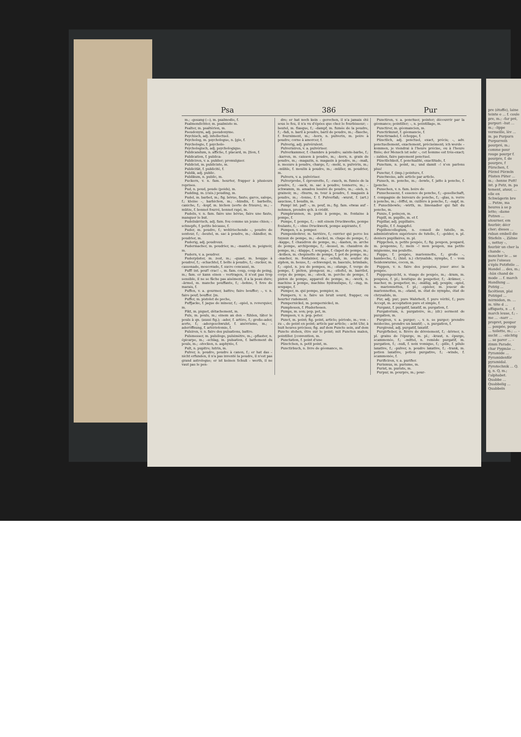Psa 386 Pur
m.; –gesang (⏑⏑), m. psalmodie, f.
Psalmendichter, m. psalmiste m.
Psalter, m. psaltérion, m.
Pseudonym, adj. pseudonyme.
Psychisch, adj. intellectuel.
Psycholog, m. psychologue, n. [gie, f.
Psychologie, f. psycholo-
Psychologisch, adj. psychologique.
Publicandum, n. affiche, f. placard, m. [tion, f.
Publication, f. publica-
Publiciren, v. a. publier; promulguer.
Publicist, m. publiciste, m.
Publicität, f. publicité, f.
Publik, adj. public.
Publikum, n. public, m.
Puckern, v. n. fam. heurter, frapper à plusieurs reprises.
Pud, n. poud, poude (poids), m.
Pudding, m. (cuis.) pouding, m.
Pudel, m. barbet, m.; fig. bévue, faute; garce, salope, f.; kleine –, barbichon, m.; –hündin, f. barbette, caniche, f.; –kopf, m. bichon (sorte de frisure), m.; –mütze, f. bonnet fourré, bonnet rapé, m.
Pudeln, v. n. fam. faire une bévue, faire une faute, manquer le but.
Pudelnärrisch, adj. fam. fou comme un jeune chien; –schnepfe, f. petite bécasse, f.
Puder, m. poudre, f.; wohlriechende –, poudre de senteur, f.; –beutel, m. sac à poudre, m.; –händler, m. poudrier, m.
Puderig, adj. poudreux.
Pudermacher, m. poudrier, m.; –mantel, m. peignoir, m.
Pudern, v. a. poudrer.
Puderpüster, m. zest, m.; –quast, m. houppe à poudrer, f.; –schachtel, f. boîte à poudre, f.; –zucker, m. cassonade, moscovade, f. sucre concassé, m.
Puff! int. pouf! crac! –, m. fam. coup, coup de poing, m.; fam. er kann einen – vertragen, il n'est pas trop sensible, il ne se fâche pas aisément, il a la peau dure; –ärmel, m. manche pouffante, f.; –bohne, f. feve de marais, f.
Puffen, v. a. gourmer, battre; faire bouffer; –, v. n. faire pouf; bouffer. [m.
Puffer, m. pistolet de poche,
Puffjacke, f. jaque de mineur, f.; –spiel, n. reverquier, m.
Pikt, m. piquet, détachement, m.
Puls, m. pouls, m.; einem an den – fühlen, tâter le pouls à qn. (aussi fig.); –ader, f. artère, f.; große–ader, aorte, f.; –adergeschwulst, f. anévrisme, m.; –aderöffnung, f. artériotomie, f.
Pulsiren, v. n. faire des pulsations, battre.
Pulsmesser, m. pulsiloge, pulsimètre, m.; –pflaster, n. épicarpe, m.; –schlag, m. pulsation, f. battement du pouls, m.; –stocken, n. asphyxie, f.
Pult, n. pupitre; lutrin, m.
Pulver, n. poudre, poudre à canon, f.; er hat das – nicht erfunden, il n'a pas inventé la poudre, il n'est pas grand astrologue; er ist keinen Schuß – werth, il ne vaut pas le pen-
dre; er hat noch kein – gerochen, il n'a jamais été sous le feu, il n'a vu d'épées que chez le fourbisseur; –beutel, m. flasque, f.; –dampf, m. fumée de la poudre, f.; –faß, n. baril à poudre, baril de poudre, m.; –flasche, f. fourniment, m.; –horn, n. pulverin, m. poire à poudre; corne à amorcer, f.
Pulverig, adj. pulvérulent.
Pulverisiren, v. a. pulvériser.
Pulverkammer, f. chambre à poudre; sainte-barbe, f.; –karren, m. caisson à poudre, m.; –korn, n. grain de poudre, m.; –magazin, n. magasin à poudre, m.; –maß, n. mesure à poudre, charge, f.; –mehl, n. pulvérin, m.; –mühle, f. moulin à poudre, m.; –müller, m. poudrier, m.
Pulvern, v. a. pulvériser.
Pulverprobe, f. éprouvette, f.; –rauch, m. fumée de la poudre, f.; –sack, m. sac à poudre; tonnerre, m.; –schwamm, m. amadou lessivé de poudre, m.; –sieb, n. grainoir, m.; –thurm, m. tour à poudre, f. magasin à poudre, m.; –tonne, f. f. Pulverfaß; –wurst, f. (art.) saucisse, f. boudin, m.
Pump! int. paf! –, m. pouf, m.; fig. fam. etwas auf – nehmen, prendre qch. à crédit.
Pumpbrunnen, m. puits à pompe, m. fontaine à pompe, f.
Pumpe, f. pompe, f.; – mit einem Druckwerke, pompe foulante, f.; – ohne Druckwerk, pompe aspirante, f.
Pumpen, v. a. pomper.
Pumpenbohrer, m. tarrière, f.; ouvrier qui perce les tuyaux de pompe, m.; –deckel, m. chape de pompe, f.; –kappe, f. chaudron de pompe, m.; –kasten, m. arche de pompe, archipompe, f.; –kessel, m. chaudron de pompe, m.; –klappe, f. soupape, f. clapet de pompe, m.; –kolben, m. chopinette de pompe, f. pot de pompe, m.; –macher, m. fontainier, m.; –schuh, m. soulier du siphon, m. heuse, f.; –schwengel, m. bascule, brimbale, f.; –spiel, n. jeu de pompes, m.; –stange, f. verge de pompe, f. piéton, plongeur, m.; –stiefel, m. barrilet, corps de pompe, m.; –stock, m. perche de pompe, f. piston de pompe, appareil de pompe, m.; –werk, n. machine à pompe, machine hydraulique, f.; –zug, m. soupape, f.
Pumper, m. qui pompe, pompier, m.
Pumpern, v. n. faire un bruit sourd, frapper, ou heurter rudement.
Pumpernickel, m. pompernickel, m.
Pumphosen, f. Pluderhosen.
Pumps, m. son; pop. pet, m.
Pumpsen, v. n. pop. peter.
Punct, m. point; fig. point, article; période, m.; von – zu –, de point en point; article par article; – acht Uhr, à huit heures précises; fig. auf dem Puncte sein, auf dem Puncte stehen, être sur le point; mit Puncten malen, pointiller. [convention, m.
Punctation, f. point d'une
Pünctchen, n. petit point, m.
Punctirbuch, n. livre de géomance, m.
Punctiren, v. a. ponctuer, pointer; découvrir par la géomance; pointiller; –, n. pointillage, m.
Punctirer, m. géomancien, m.
Punctirkunst, f. géomancie, f.
Punctirnadel, f. échoppe, f.
Pünctlich, adj. ponctuel, exact, précis; –, adv. ponctuellement, exactement, précisément; ich werde – kommen, je viendrai à l'heure précise, ou à l'heure fixée; der Mensch ist sehr –, cet homme est très-exact; – zahlen, faire payement ponctuel.
Pünctlichkeit, f. ponctualité, exactitude, f.
Punctum, n. point, m.; und damit –! n'en parlons plus!
Punctur, f. (imp.) pointure, f.
Punctweise, adv. article par article.
Punsch, m. ponche, m.; –bowle, f. jatte à ponche, f. [ponche.
Punschen, v. n. fam. boire de
Punschessenz, f. essence de ponche, f.; –gesellschaft, f. compagnie de buveurs de ponche, f.; –glas, n. verre à ponche, m.; –löffel, m. cuillère à ponche, f.; –napf, m. f. Punschbowle; –wirth, m. limonadier qui fait du ponche, m.
Punze, f. poinçon, m.
Pupill, m. pupille, m. et f.
Pupillar, adj. pupillaire.
Pupille, f. f. Augapfel.
Pupillencollegium, n. conseil de tutelle, m. administration supérieure de tutelle, f.; –gelder, n. pl. deniers pupillaires, m. pl.
Püppchen, n. petite poupée, f.; fig. poupon, poupard, m. pouponne, f.; mein –! mon poupon, ma petite mignonne, ma poulette.
Puppe, f. poupée, marionnette, f.; große –, bamboche, f.; (hist. n.) chrysalide, nymphe, f. – vom Seidenwurme, cocon, m.
Puppen, v. n. faire des poupées, jouer avec la poupée.
Puppengesicht, n. visage de poupée, m.; –kram, m. poupées, f. pl.; boutique de poupetier, f.; –krämer, –macher, m. poupetier, m.; –mäßig, adj. poupin; –spiel, n. marionnettes, f. pl.; –spieler, m. joueur de marionnettes, m.; –stand, m. état de nymphe, état de chrysalide, m.
Pur, adj. pur; pure Wahrheit, f. pure vérité, f.; pure Accept, m. acceptation pure et simple, f.
Purganz, f. purgatif, laxatif, m. purgation, f.
Purgatorium, n. purgatoire, m.; (dr.) serment de purgation, m.
Purgiren, v. a. purger; –, v. n. se purger; prendre médecine, prendre un laxatif; –, n. purgation, f.
Purgirend, adj. purgatif, laxatif.
Purgirfieber, n. fièvre de dévoiement, f.; –körner, n. pl. grains de l'épurge, m. pl.; –kraut, n. épurge, scammonée, f.; –mittel, n. remède purgatif, m. purgation, f.; –nuß, f. noix vomique, f.; –pille, f. pilule laxative, f.; –pulver, n. poudre laxative, f.; –trank, m. potion laxative, potion purgative, f.; –winde, f. scammonée, f.
Purificiren, v. a. purifier.
Purismus, m. purisme, m.
Purist, m. puriste, m.
Purpur, m. pourpre, m.; pour-
pre (étoffe), laine teinte e ... f. coule pre, m.; –far pré, purpuri –hut ... m.; –lippe vermeille, lèv ... m. po Purpurn Purpurreih pourpré, m.; comme pour rouge pourpr f. pourpre, f. de pourpre, f Pürschen, f. Pürzel Pürzeln Püsten Püter ... m.; –henne Putt! int. p Putz, m. pa tement, atour, ... elle en Schwägerin bre ... Putze, ma heures à se p lette; –dame Putzen ... atourner, em fourbir; décr cher; dieses ... ruban embell die Stiefeln –, Zähne –, nettoy –, fourbir un cher la chande –, moucher le ... se pare l'oiseau s'éplu Putzfeile ... Handel ... des, m.; –hän chand de mode ... f. march Handlung ... Putzig ... facétieux, plai Putzigel ... mirmidon, m. ... m. tête d ... affiquets, n ... f. march leuse, f.; –me ... –narr ... propret, poupar ... poupée, poup ... toilette, m.; ... –sucht ... –süchtig ... se parer ... –zimm Parade, char Pygmäe ... Pyramide ... Pyramidenför pyramidal. Pyrotechnik ... Q. q, n. Q, m.; l'alphabet. Quabbe ... Quabbelig ... Quabbeln